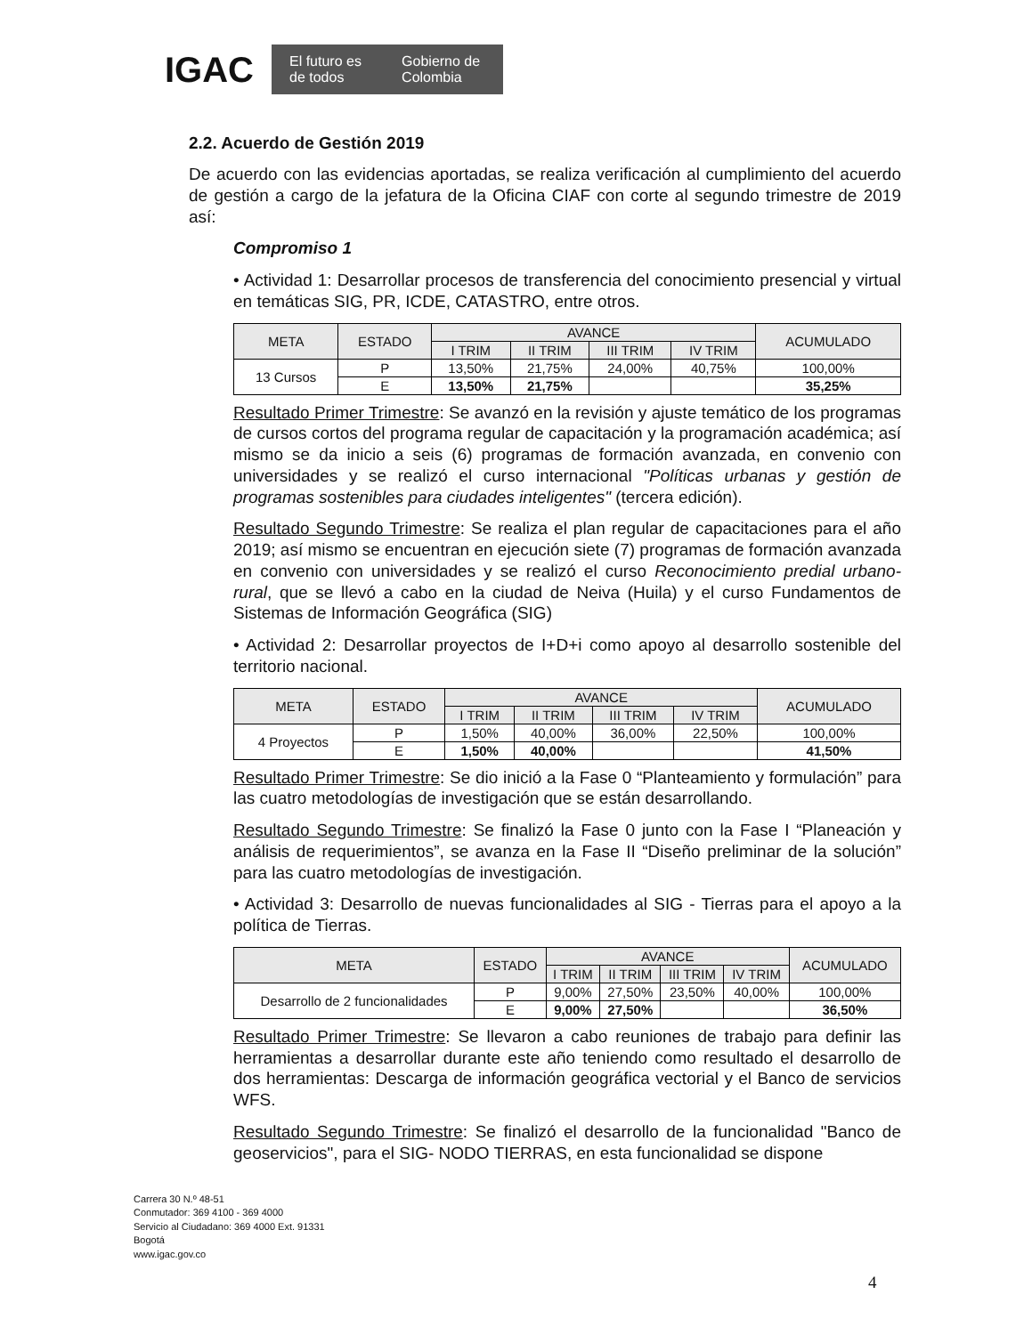IGAC
El futuro es de todos Gobierno de Colombia
2.2. Acuerdo de Gestión 2019
De acuerdo con las evidencias aportadas, se realiza verificación al cumplimiento del acuerdo de gestión a cargo de la jefatura de la Oficina CIAF con corte al segundo trimestre de 2019 así:
Compromiso 1
• Actividad 1: Desarrollar procesos de transferencia del conocimiento presencial y virtual en temáticas SIG, PR, ICDE, CATASTRO, entre otros.
| META | ESTADO | AVANCE | | | | ACUMULADO |
| --- | --- | --- | --- | --- | --- | --- |
| | | I TRIM | II TRIM | III TRIM | IV TRIM | |
| 13 Cursos | P | 13,50% | 21,75% | 24,00% | 40,75% | 100,00% |
| | E | 13,50% | 21,75% | | | 35,25% |
Resultado Primer Trimestre: Se avanzó en la revisión y ajuste temático de los programas de cursos cortos del programa regular de capacitación y la programación académica; así mismo se da inicio a seis (6) programas de formación avanzada, en convenio con universidades y se realizó el curso internacional "Políticas urbanas y gestión de programas sostenibles para ciudades inteligentes" (tercera edición).
Resultado Segundo Trimestre: Se realiza el plan regular de capacitaciones para el año 2019; así mismo se encuentran en ejecución siete (7) programas de formación avanzada en convenio con universidades y se realizó el curso Reconocimiento predial urbano-rural, que se llevó a cabo en la ciudad de Neiva (Huila) y el curso Fundamentos de Sistemas de Información Geográfica (SIG)
• Actividad 2: Desarrollar proyectos de I+D+i como apoyo al desarrollo sostenible del territorio nacional.
| META | ESTADO | AVANCE | | | | ACUMULADO |
| --- | --- | --- | --- | --- | --- | --- |
| | | I TRIM | II TRIM | III TRIM | IV TRIM | |
| 4 Proyectos | P | 1,50% | 40,00% | 36,00% | 22,50% | 100,00% |
| | E | 1,50% | 40,00% | | | 41,50% |
Resultado Primer Trimestre: Se dio inició a la Fase 0 “Planteamiento y formulación” para las cuatro metodologías de investigación que se están desarrollando.
Resultado Segundo Trimestre: Se finalizó la Fase 0 junto con la Fase I “Planeación y análisis de requerimientos”, se avanza en la Fase II “Diseño preliminar de la solución” para las cuatro metodologías de investigación.
• Actividad 3: Desarrollo de nuevas funcionalidades al SIG - Tierras para el apoyo a la política de Tierras.
| META | ESTADO | AVANCE | | | | ACUMULADO |
| --- | --- | --- | --- | --- | --- | --- |
| | | I TRIM | II TRIM | III TRIM | IV TRIM | |
| Desarrollo de 2 funcionalidades | P | 9,00% | 27,50% | 23,50% | 40,00% | 100,00% |
| | E | 9,00% | 27,50% | | | 36,50% |
Resultado Primer Trimestre: Se llevaron a cabo reuniones de trabajo para definir las herramientas a desarrollar durante este año teniendo como resultado el desarrollo de dos herramientas: Descarga de información geográfica vectorial y el Banco de servicios WFS.
Resultado Segundo Trimestre: Se finalizó el desarrollo de la funcionalidad "Banco de geoservicios", para el SIG- NODO TIERRAS, en esta funcionalidad se dispone
Carrera 30 N.º 48-51
Conmutador: 369 4100 - 369 4000
Servicio al Ciudadano: 369 4000 Ext. 91331
Bogotá
www.igac.gov.co
4